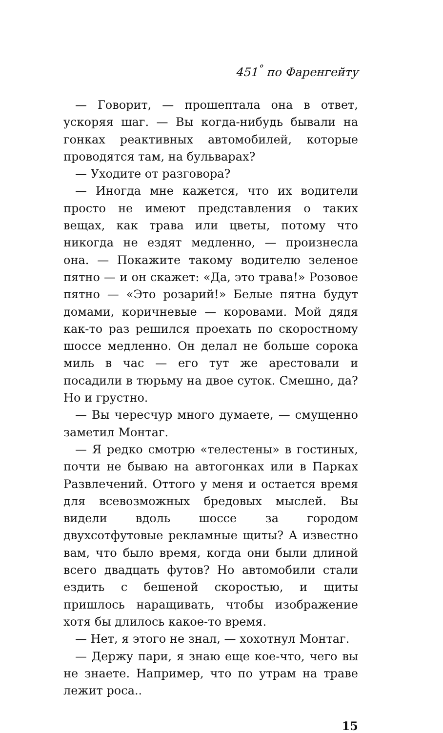451<sup>°</sup> по Фаренгейту
— Говорит, — прошептала она в ответ, ускоряя шаг. — Вы когда-нибудь бывали на гонках реактивных автомобилей, которые проводятся там, на бульварах?
— Уходите от разговора?
— Иногда мне кажется, что их водители просто не имеют представления о таких вещах, как трава или цветы, потому что никогда не ездят медленно, — произнесла она. — Покажите такому водителю зеленое пятно — и он скажет: «Да, это трава!» Розовое пятно — «Это розарий!» Белые пятна будут домами, коричневые — коровами. Мой дядя как-то раз решился проехать по скоростному шоссе медленно. Он делал не больше сорока миль в час — его тут же арестовали и посадили в тюрьму на двое суток. Смешно, да? Но и грустно.
— Вы чересчур много думаете, — смущенно заметил Монтаг.
— Я редко смотрю «телестены» в гостиных, почти не бываю на автогонках или в Парках Развлечений. Оттого у меня и остается время для всевозможных бредовых мыслей. Вы видели вдоль шоссе за городом двухсотфутовые рекламные щиты? А известно вам, что было время, когда они были длиной всего двадцать футов? Но автомобили стали ездить с бешеной скоростью, и щиты пришлось наращивать, чтобы изображение хотя бы длилось какое-то время.
— Нет, я этого не знал, — хохотнул Монтаг.
— Держу пари, я знаю еще кое-что, чего вы не знаете. Например, что по утрам на траве лежит роса..
15